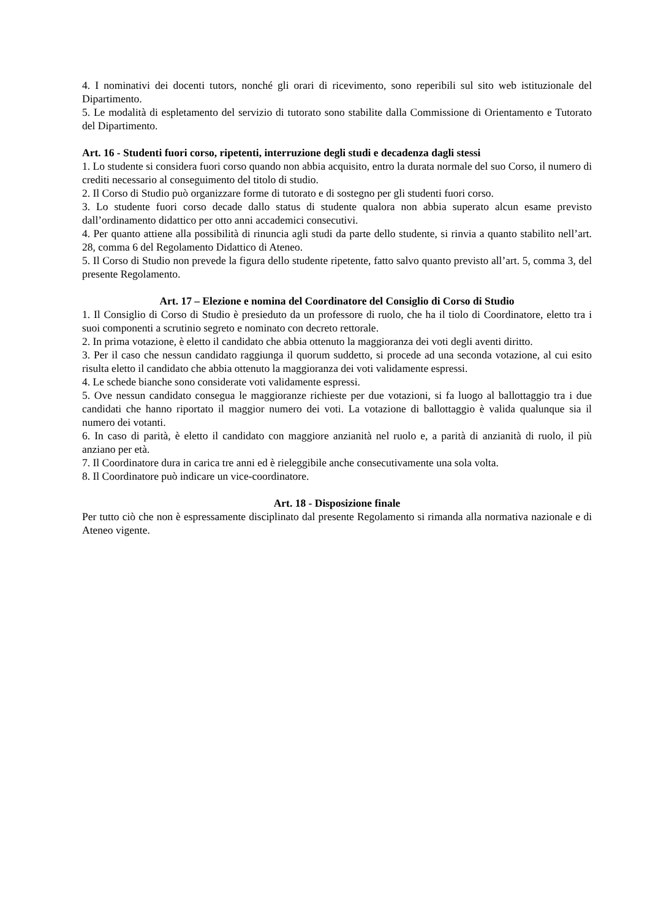4. I nominativi dei docenti tutors, nonché gli orari di ricevimento, sono reperibili sul sito web istituzionale del Dipartimento.
5. Le modalità di espletamento del servizio di tutorato sono stabilite dalla Commissione di Orientamento e Tutorato del Dipartimento.
Art. 16 - Studenti fuori corso, ripetenti, interruzione degli studi e decadenza dagli stessi
1. Lo studente si considera fuori corso quando non abbia acquisito, entro la durata normale del suo Corso, il numero di crediti necessario al conseguimento del titolo di studio.
2. Il Corso di Studio può organizzare forme di tutorato e di sostegno per gli studenti fuori corso.
3. Lo studente fuori corso decade dallo status di studente qualora non abbia superato alcun esame previsto dall’ordinamento didattico per otto anni accademici consecutivi.
4. Per quanto attiene alla possibilità di rinuncia agli studi da parte dello studente, si rinvia a quanto stabilito nell’art. 28, comma 6 del Regolamento Didattico di Ateneo.
5. Il Corso di Studio non prevede la figura dello studente ripetente, fatto salvo quanto previsto all’art. 5, comma 3, del presente Regolamento.
Art. 17 – Elezione e nomina del Coordinatore del Consiglio di Corso di Studio
1. Il Consiglio di Corso di Studio è presieduto da un professore di ruolo, che ha il tiolo di Coordinatore, eletto tra i suoi componenti a scrutinio segreto e nominato con decreto rettorale.
2. In prima votazione, è eletto il candidato che abbia ottenuto la maggioranza dei voti degli aventi diritto.
3. Per il caso che nessun candidato raggiunga il quorum suddetto, si procede ad una seconda votazione, al cui esito risulta eletto il candidato che abbia ottenuto la maggioranza dei voti validamente espressi.
4. Le schede bianche sono considerate voti validamente espressi.
5. Ove nessun candidato consegua le maggioranze richieste per due votazioni, si fa luogo al ballottaggio tra i due candidati che hanno riportato il maggior numero dei voti. La votazione di ballottaggio è valida qualunque sia il numero dei votanti.
6. In caso di parità, è eletto il candidato con maggiore anzianità nel ruolo e, a parità di anzianità di ruolo, il più anziano per età.
7. Il Coordinatore dura in carica tre anni ed è rieleggibile anche consecutivamente una sola volta.
8. Il Coordinatore può indicare un vice-coordinatore.
Art. 18 - Disposizione finale
Per tutto ciò che non è espressamente disciplinato dal presente Regolamento si rimanda alla normativa nazionale e di Ateneo vigente.